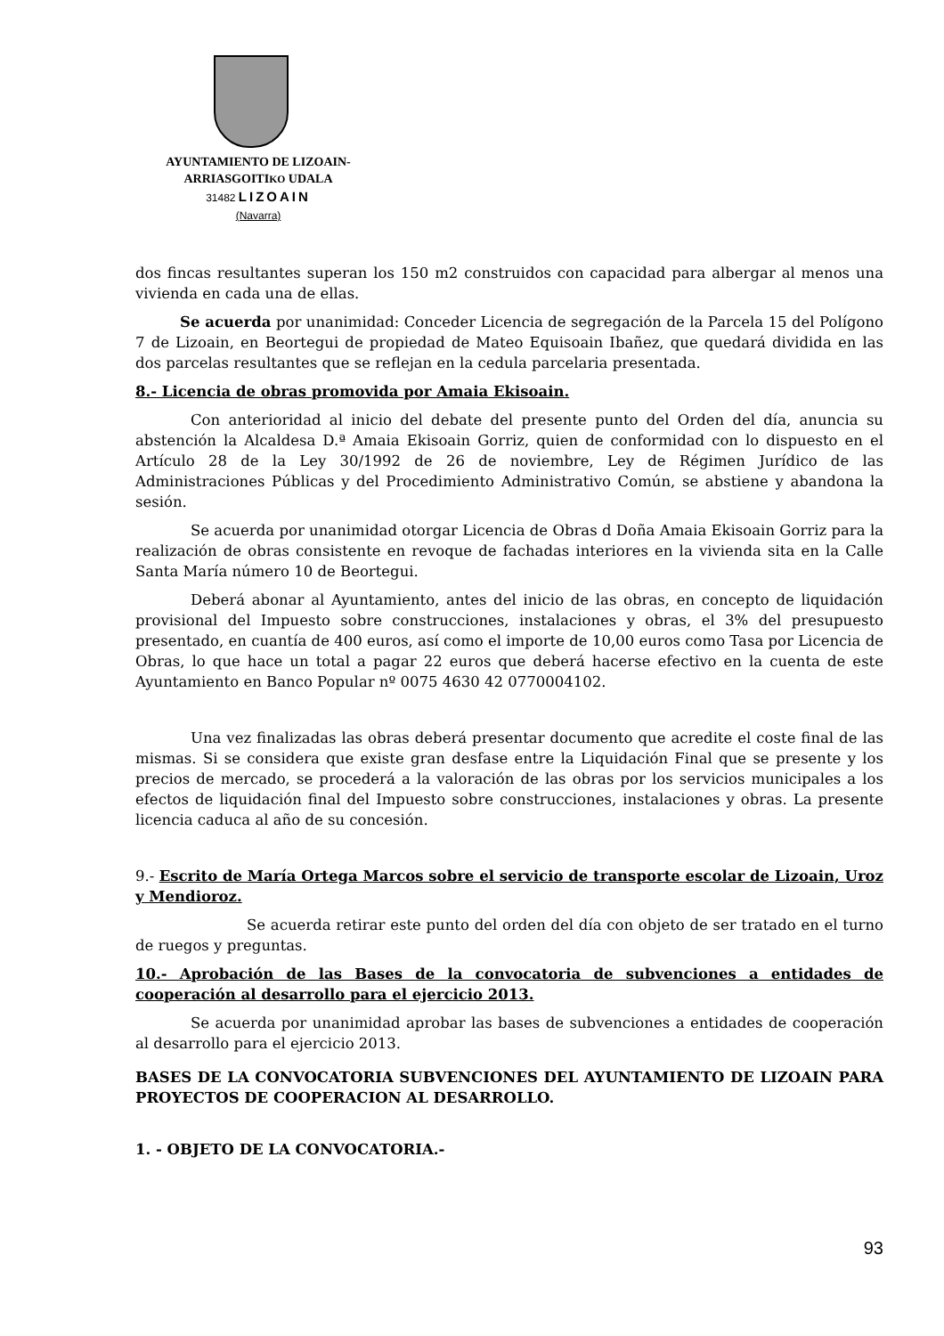AYUNTAMIENTO DE LIZOAIN-
ARRIASGOITIKO UDALA
31482 LIZOAIN
(Navarra)
dos fincas resultantes superan los 150 m2 construidos con capacidad para albergar al menos una vivienda en cada una de ellas.
Se acuerda por unanimidad: Conceder Licencia de segregación de la Parcela 15 del Polígono 7 de Lizoain, en Beortegui de propiedad de Mateo Equisoain Ibañez, que quedará dividida en las dos parcelas resultantes que se reflejan en la cedula parcelaria presentada.
8.- Licencia de obras promovida por Amaia Ekisoain.
Con anterioridad al inicio del debate del presente punto del Orden del día, anuncia su abstención la Alcaldesa D.ª Amaia Ekisoain Gorriz, quien de conformidad con lo dispuesto en el Artículo 28 de la Ley 30/1992 de 26 de noviembre, Ley de Régimen Jurídico de las Administraciones Públicas y del Procedimiento Administrativo Común, se abstiene y abandona la sesión.
Se acuerda por unanimidad otorgar Licencia de Obras d Doña Amaia Ekisoain Gorriz para la realización de obras consistente en revoque de fachadas interiores en la vivienda sita en la Calle Santa María número 10 de Beortegui.
Deberá abonar al Ayuntamiento, antes del inicio de las obras, en concepto de liquidación provisional del Impuesto sobre construcciones, instalaciones y obras, el 3% del presupuesto presentado, en cuantía de 400 euros, así como el importe de 10,00 euros como Tasa por Licencia de Obras, lo que hace un total a pagar 22 euros que deberá hacerse efectivo en la cuenta de este Ayuntamiento en Banco Popular nº 0075 4630 42 0770004102.
Una vez finalizadas las obras deberá presentar documento que acredite el coste final de las mismas. Si se considera que existe gran desfase entre la Liquidación Final que se presente y los precios de mercado, se procederá a la valoración de las obras por los servicios municipales a los efectos de liquidación final del Impuesto sobre construcciones, instalaciones y obras. La presente licencia caduca al año de su concesión.
9.- Escrito de María Ortega Marcos sobre el servicio de transporte escolar de Lizoain, Uroz y Mendioroz.
Se acuerda retirar este punto del orden del día con objeto de ser tratado en el turno de ruegos y preguntas.
10.- Aprobación de las Bases de la convocatoria de subvenciones a entidades de cooperación al desarrollo para el ejercicio 2013.
Se acuerda por unanimidad aprobar las bases de subvenciones a entidades de cooperación al desarrollo para el ejercicio 2013.
BASES DE LA CONVOCATORIA SUBVENCIONES DEL AYUNTAMIENTO DE LIZOAIN PARA PROYECTOS DE COOPERACION AL DESARROLLO.
1. - OBJETO DE LA CONVOCATORIA.-
93